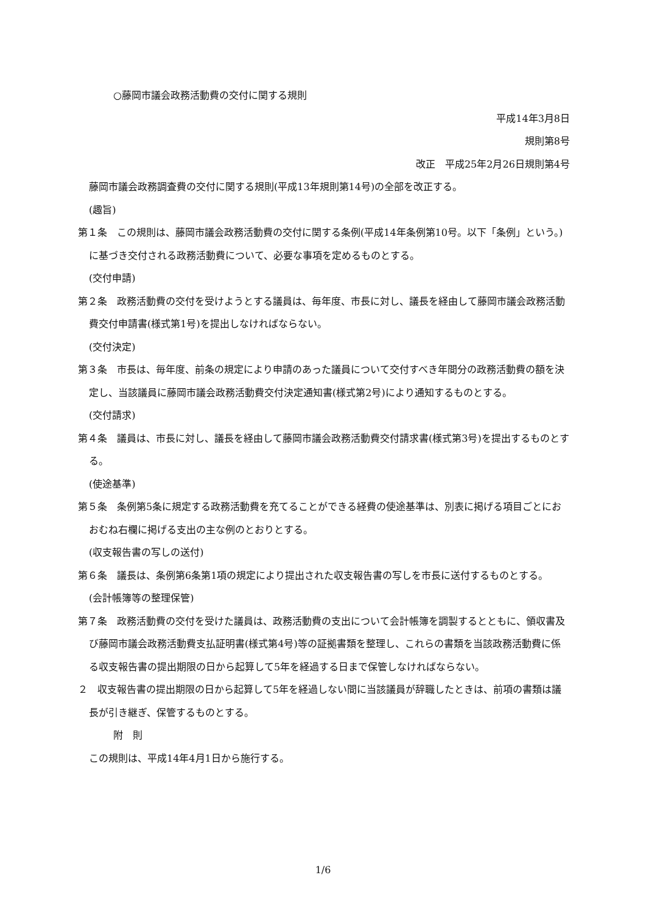○藤岡市議会政務活動費の交付に関する規則
平成14年3月8日
規則第8号
改正　平成25年2月26日規則第4号
藤岡市議会政務調査費の交付に関する規則(平成13年規則第14号)の全部を改正する。
(趣旨)
第１条　この規則は、藤岡市議会政務活動費の交付に関する条例(平成14年条例第10号。以下「条例」という。)に基づき交付される政務活動費について、必要な事項を定めるものとする。
(交付申請)
第２条　政務活動費の交付を受けようとする議員は、毎年度、市長に対し、議長を経由して藤岡市議会政務活動費交付申請書(様式第1号)を提出しなければならない。
(交付決定)
第３条　市長は、毎年度、前条の規定により申請のあった議員について交付すべき年間分の政務活動費の額を決定し、当該議員に藤岡市議会政務活動費交付決定通知書(様式第2号)により通知するものとする。
(交付請求)
第４条　議員は、市長に対し、議長を経由して藤岡市議会政務活動費交付請求書(様式第3号)を提出するものとする。
(使途基準)
第５条　条例第5条に規定する政務活動費を充てることができる経費の使途基準は、別表に掲げる項目ごとにおおむね右欄に掲げる支出の主な例のとおりとする。
(収支報告書の写しの送付)
第６条　議長は、条例第6条第1項の規定により提出された収支報告書の写しを市長に送付するものとする。
(会計帳簿等の整理保管)
第７条　政務活動費の交付を受けた議員は、政務活動費の支出について会計帳簿を調製するとともに、領収書及び藤岡市議会政務活動費支払証明書(様式第4号)等の証拠書類を整理し、これらの書類を当該政務活動費に係る収支報告書の提出期限の日から起算して5年を経過する日まで保管しなければならない。
２　収支報告書の提出期限の日から起算して5年を経過しない間に当該議員が辞職したときは、前項の書類は議長が引き継ぎ、保管するものとする。
附　則
この規則は、平成14年4月1日から施行する。
1/6